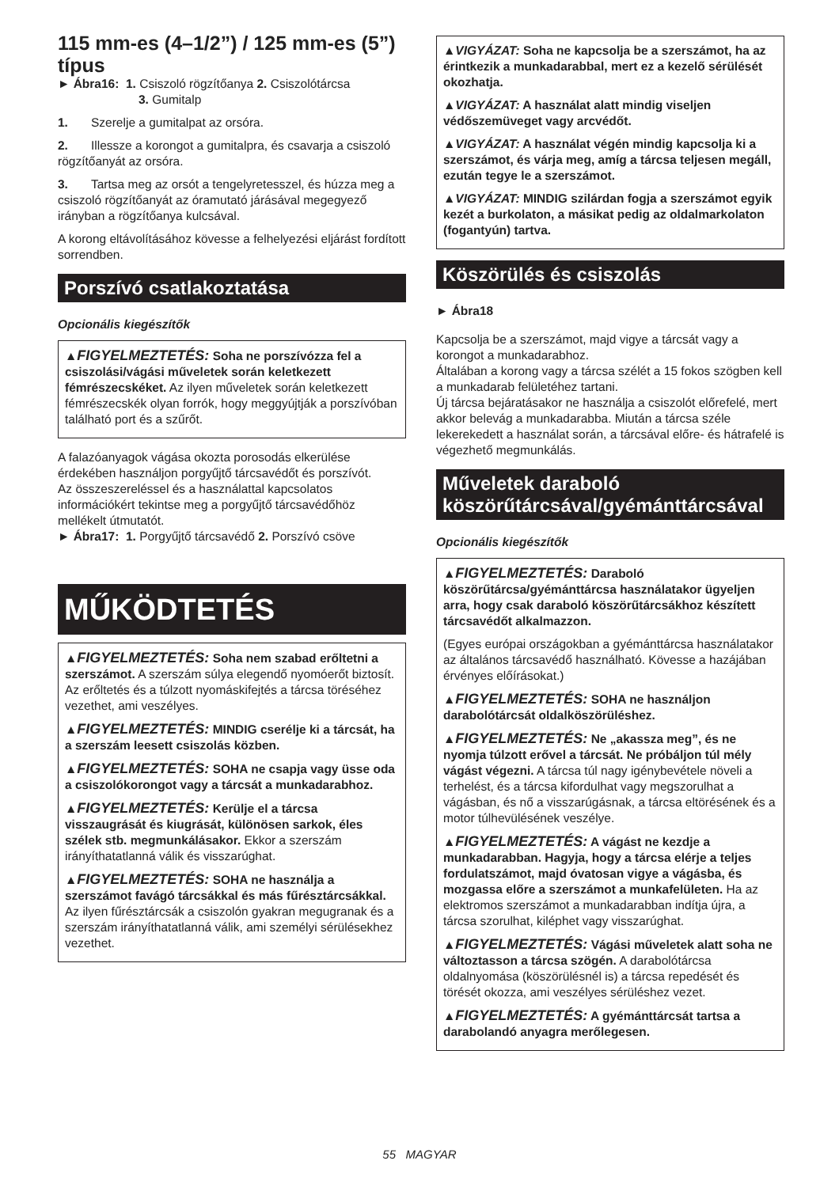115 mm-es (4–1/2”) / 125 mm-es (5”) típus
► Ábra16: 1. Csiszoló rögzítőanya 2. Csiszolótárcsa
3. Gumitalp
1. Szerelje a gumitalpat az orsóra.
2. Illessze a korongot a gumitalpra, és csavarja a csiszoló rögzítőanyát az orsóra.
3. Tartsa meg az orsót a tengelyretesszel, és húzza meg a csiszoló rögzítőanyát az óramutató járásával megegyező irányban a rögzítőanya kulcsával.
A korong eltávolításához kövesse a felhelyezési eljárást fordított sorrendben.
Porszívó csatlakoztatása
Opcionális kiegészítők
▲FIGYELMEZTETÉS: Soha ne porszívózza fel a csiszolási/vágási műveletek során keletkezett fémrészecskéket. Az ilyen műveletek során keletkezett fémrészecskék olyan forrók, hogy meggyújtják a porszívóban található port és a szűrőt.
A falazóanyagok vágása okozta porosodás elkerülése érdekében használjon porgyűjtő tárcsavédőt és porszívót.
Az összeszereléssel és a használattal kapcsolatos információkért tekintse meg a porgyűjtő tárcsavédőhöz mellékelt útmutatót.
► Ábra17: 1. Porgyűjtő tárcsavédő 2. Porszívó csöve
MŰKÖDTETÉS
▲FIGYELMEZTETÉS: Soha nem szabad erőltetni a szerszámot. A szerszám súlya elegendő nyomóerőt biztosít. Az erőltetés és a túlzott nyomáskifejtés a tárcsa töréséhez vezethet, ami veszélyes.
▲FIGYELMEZTETÉS: MINDIG cserélje ki a tárcsát, ha a szerszám leesett csiszolás közben.
▲FIGYELMEZTETÉS: SOHA ne csapja vagy üsse oda a csiszolókorongot vagy a tárcsát a munkadarabhoz.
▲FIGYELMEZTETÉS: Kerülje el a tárcsa visszaugrását és kiugrását, különösen sarkok, éles szélek stb. megmunkálásakor. Ekkor a szerszám irányíthatatlanná válik és visszarúghat.
▲FIGYELMEZTETÉS: SOHA ne használja a szerszámot favágó tárcsákkal és más fűrésztárcsákkal. Az ilyen fűrésztárcsák a csiszolón gyakran megugranak és a szerszám irányíthatatlanná válik, ami személyi sérülésekhez vezethet.
▲VIGYÁZAT: Soha ne kapcsolja be a szerszámot, ha az érintkezik a munkadarabbal, mert ez a kezelő sérülését okozhatja.
▲VIGYÁZAT: A használat alatt mindig viseljen védőszemüveget vagy arcvédőt.
▲VIGYÁZAT: A használat végén mindig kapcsolja ki a szerszámot, és várja meg, amíg a tárcsa teljesen megáll, ezután tegye le a szerszámot.
▲VIGYÁZAT: MINDIG szilárdan fogja a szerszámot egyik kezét a burkolaton, a másikat pedig az oldalmarkolaton (fogantyún) tartva.
Köszörülés és csiszolás
► Ábra18
Kapcsolja be a szerszámot, majd vigye a tárcsát vagy a korongot a munkadarabhoz.
Általában a korong vagy a tárcsa szélét a 15 fokos szögben kell a munkadarab felületéhez tartani.
Új tárcsa bejáratásakor ne használja a csiszolót előrefelé, mert akkor belevág a munkadarabba. Miután a tárcsa széle lekerekedett a használat során, a tárcsával előre- és hátrafelé is végezhető megmunkálás.
Műveletek daraboló köszörűtárcsával/gyémánttárcsával
Opcionális kiegészítők
▲FIGYELMEZTETÉS: Daraboló köszörűtárcsa/gyémánttárcsa használatakor ügyeljen arra, hogy csak daraboló köszörűtárcsákhoz készített tárcsavédőt alkalmazzon.
(Egyes európai országokban a gyémánttárcsa használatakor az általános tárcsavédő használható. Kövesse a hazájában érvényes előírásokat.)
▲FIGYELMEZTETÉS: SOHA ne használjon darabolótárcsát oldalköszörüléshez.
▲FIGYELMEZTETÉS: Ne „akassza meg”, és ne nyomja túlzott erővel a tárcsát. Ne próbáljon túl mély vágást végezni. A tárcsa túl nagy igénybevétele növeli a terhelést, és a tárcsa kifordulhat vagy megszorulhat a vágásban, és nő a visszarúgásnak, a tárcsa eltörésének és a motor túlhevülésének veszélye.
▲FIGYELMEZTETÉS: A vágást ne kezdje a munkadarabban. Hagyja, hogy a tárcsa elérje a teljes fordulatszámot, majd óvatosan vigye a vágásba, és mozgassa előre a szerszámot a munkafelületen. Ha az elektromos szerszámot a munkadarabban indítja újra, a tárcsa szorulhat, kiléphet vagy visszarúghat.
▲FIGYELMEZTETÉS: Vágási műveletek alatt soha ne változtasson a tárcsa szögén. A darabolótárcsa oldalnyomása (köszörülésnél is) a tárcsa repedését és törését okozza, ami veszélyes sérüléshez vezet.
▲FIGYELMEZTETÉS: A gyémánttárcsát tartsa a darabolandó anyagra merőlegesen.
55 MAGYAR